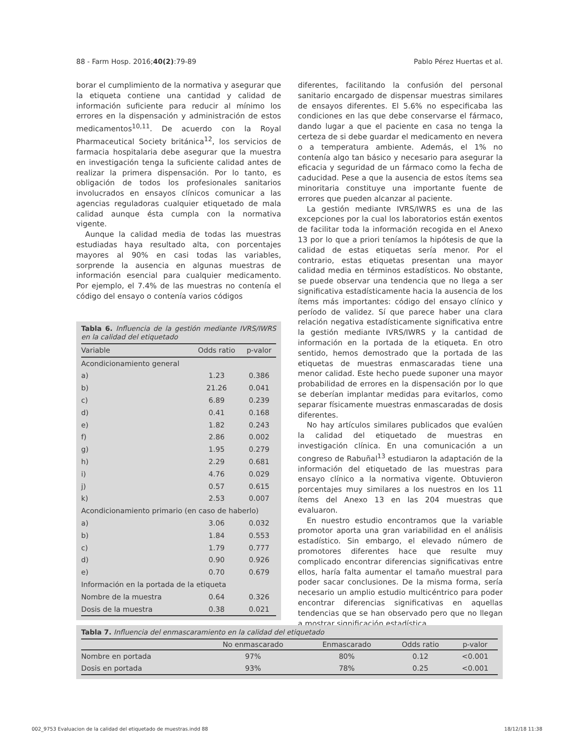88 - Farm Hosp. 2016;40(2):79-89 Pablo Pérez Huertas et al.
borar el cumplimiento de la normativa y asegurar que la etiqueta contiene una cantidad y calidad de información suficiente para reducir al mínimo los errores en la dispensación y administración de estos medicamentos<sup>10,11</sup>. De acuerdo con la Royal Pharmaceutical Society británica<sup>12</sup>, los servicios de farmacia hospitalaria debe asegurar que la muestra en investigación tenga la suficiente calidad antes de realizar la primera dispensación. Por lo tanto, es obligación de todos los profesionales sanitarios involucrados en ensayos clínicos comunicar a las agencias reguladoras cualquier etiquetado de mala calidad aunque ésta cumpla con la normativa vigente.
Aunque la calidad media de todas las muestras estudiadas haya resultado alta, con porcentajes mayores al 90% en casi todas las variables, sorprende la ausencia en algunas muestras de información esencial para cualquier medicamento. Por ejemplo, el 7.4% de las muestras no contenía el código del ensayo o contenía varios códigos
Tabla 6. Influencia de la gestión mediante IVRS/IWRS en la calidad del etiquetado
| Variable | Odds ratio | p-valor |
| --- | --- | --- |
| Acondicionamiento general | | |
| a) | 1.23 | 0.386 |
| b) | 21.26 | 0.041 |
| c) | 6.89 | 0.239 |
| d) | 0.41 | 0.168 |
| e) | 1.82 | 0.243 |
| f) | 2.86 | 0.002 |
| g) | 1.95 | 0.279 |
| h) | 2.29 | 0.681 |
| i) | 4.76 | 0.029 |
| j) | 0.57 | 0.615 |
| k) | 2.53 | 0.007 |
| Acondicionamiento primario (en caso de haberlo) | | |
| a) | 3.06 | 0.032 |
| b) | 1.84 | 0.553 |
| c) | 1.79 | 0.777 |
| d) | 0.90 | 0.926 |
| e) | 0.70 | 0.679 |
| Información en la portada de la etiqueta | | |
| Nombre de la muestra | 0.64 | 0.326 |
| Dosis de la muestra | 0.38 | 0.021 |
diferentes, facilitando la confusión del personal sanitario encargado de dispensar muestras similares de ensayos diferentes. El 5.6% no especificaba las condiciones en las que debe conservarse el fármaco, dando lugar a que el paciente en casa no tenga la certeza de si debe guardar el medicamento en nevera o a temperatura ambiente. Además, el 1% no contenía algo tan básico y necesario para asegurar la eficacia y seguridad de un fármaco como la fecha de caducidad. Pese a que la ausencia de estos ítems sea minoritaria constituye una importante fuente de errores que pueden alcanzar al paciente.
La gestión mediante IVRS/IWRS es una de las excepciones por la cual los laboratorios están exentos de facilitar toda la información recogida en el Anexo 13 por lo que a priori teníamos la hipótesis de que la calidad de estas etiquetas sería menor. Por el contrario, estas etiquetas presentan una mayor calidad media en términos estadísticos. No obstante, se puede observar una tendencia que no llega a ser significativa estadísticamente hacia la ausencia de los ítems más importantes: código del ensayo clínico y período de validez. Sí que parece haber una clara relación negativa estadísticamente significativa entre la gestión mediante IVRS/IWRS y la cantidad de información en la portada de la etiqueta. En otro sentido, hemos demostrado que la portada de las etiquetas de muestras enmascaradas tiene una menor calidad. Este hecho puede suponer una mayor probabilidad de errores en la dispensación por lo que se deberían implantar medidas para evitarlos, como separar físicamente muestras enmascaradas de dosis diferentes.
No hay artículos similares publicados que evalúen la calidad del etiquetado de muestras en investigación clínica. En una comunicación a un congreso de Rabuñal<sup>13</sup> estudiaron la adaptación de la información del etiquetado de las muestras para ensayo clínico a la normativa vigente. Obtuvieron porcentajes muy similares a los nuestros en los 11 ítems del Anexo 13 en las 204 muestras que evaluaron.
En nuestro estudio encontramos que la variable promotor aporta una gran variabilidad en el análisis estadístico. Sin embargo, el elevado número de promotores diferentes hace que resulte muy complicado encontrar diferencias significativas entre ellos, haría falta aumentar el tamaño muestral para poder sacar conclusiones. De la misma forma, sería necesario un amplio estudio multicéntrico para poder encontrar diferencias significativas en aquellas tendencias que se han observado pero que no llegan a mostrar significación estadística.
Tabla 7. Influencia del enmascaramiento en la calidad del etiquetado
| | No enmascarado | Enmascarado | Odds ratio | p-valor |
| --- | --- | --- | --- | --- |
| Nombre en portada | 97% | 80% | 0.12 | <0.001 |
| Dosis en portada | 93% | 78% | 0.25 | <0.001 |
002_9753 Evaluacion de la calidad del etiquetado de muestras.indd 88 18/12/18 11:38